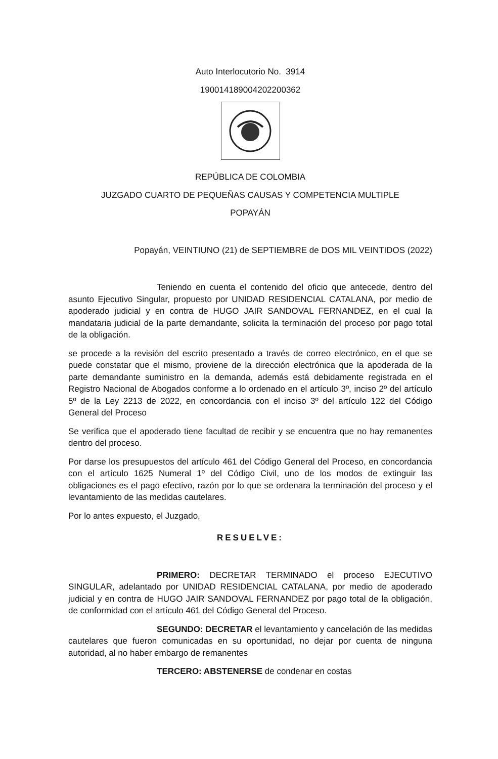Auto Interlocutorio No. 3914
19001418900420220036​2
REPÚBLICA DE COLOMBIA
JUZGADO CUARTO DE PEQUEÑAS CAUSAS Y COMPETENCIA MULTIPLE
POPAYÁN
Popayán, VEINTIUNO (21) de SEPTIEMBRE de DOS MIL VEINTIDOS (2022)
Teniendo en cuenta el contenido del oficio que antecede, dentro del asunto Ejecutivo Singular, propuesto por UNIDAD RESIDENCIAL CATALANA, por medio de apoderado judicial y en contra de HUGO JAIR SANDOVAL FERNANDEZ, en el cual la mandataria judicial de la parte demandante, solicita la terminación del proceso por pago total de la obligación.
se procede a la revisión del escrito presentado a través de correo electrónico, en el que se puede constatar que el mismo, proviene de la dirección electrónica que la apoderada de la parte demandante suministro en la demanda, además está debidamente registrada en el Registro Nacional de Abogados conforme a lo ordenado en el artículo 3º, inciso 2º del artículo 5º de la Ley 2213 de 2022, en concordancia con el inciso 3º del artículo 122 del Código General del Proceso
Se verifica que el apoderado tiene facultad de recibir y se encuentra que no hay remanentes dentro del proceso.
Por darse los presupuestos del artículo 461 del Código General del Proceso, en concordancia con el artículo 1625 Numeral 1º del Código Civil, uno de los modos de extinguir las obligaciones es el pago efectivo, razón por lo que se ordenara la terminación del proceso y el levantamiento de las medidas cautelares.
Por lo antes expuesto, el Juzgado,
RESUELVE:
PRIMERO: DECRETAR TERMINADO el proceso EJECUTIVO SINGULAR, adelantado por UNIDAD RESIDENCIAL CATALANA, por medio de apoderado judicial y en contra de HUGO JAIR SANDOVAL FERNANDEZ por pago total de la obligación, de conformidad con el artículo 461 del Código General del Proceso.
SEGUNDO: DECRETAR el levantamiento y cancelación de las medidas cautelares que fueron comunicadas en su oportunidad, no dejar por cuenta de ninguna autoridad, al no haber embargo de remanentes
TERCERO: ABSTENERSE de condenar en costas